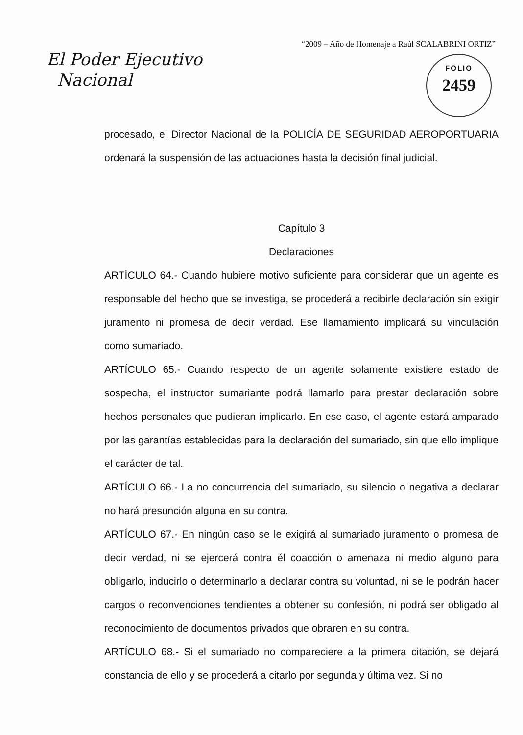“2009 – Año de Homenaje a Raúl SCALABRINI ORTIZ”
El Poder Ejecutivo
Nacional
FOLIO
2459
procesado, el Director Nacional de la POLICÍA DE SEGURIDAD AEROPORTUARIA ordenará la suspensión de las actuaciones hasta la decisión final judicial.
Capítulo 3
Declaraciones
ARTÍCULO 64.- Cuando hubiere motivo suficiente para considerar que un agente es responsable del hecho que se investiga, se procederá a recibirle declaración sin exigir juramento ni promesa de decir verdad. Ese llamamiento implicará su vinculación como sumariado.
ARTÍCULO 65.- Cuando respecto de un agente solamente existiere estado de sospecha, el instructor sumariante podrá llamarlo para prestar declaración sobre hechos personales que pudieran implicarlo. En ese caso, el agente estará amparado por las garantías establecidas para la declaración del sumariado, sin que ello implique el carácter de tal.
ARTÍCULO 66.- La no concurrencia del sumariado, su silencio o negativa a declarar no hará presunción alguna en su contra.
ARTÍCULO 67.- En ningún caso se le exigirá al sumariado juramento o promesa de decir verdad, ni se ejercerá contra él coacción o amenaza ni medio alguno para obligarlo, inducirlo o determinarlo a declarar contra su voluntad, ni se le podrán hacer cargos o reconvenciones tendientes a obtener su confesión, ni podrá ser obligado al reconocimiento de documentos privados que obraren en su contra.
ARTÍCULO 68.- Si el sumariado no compareciere a la primera citación, se dejará constancia de ello y se procederá a citarlo por segunda y última vez. Si no